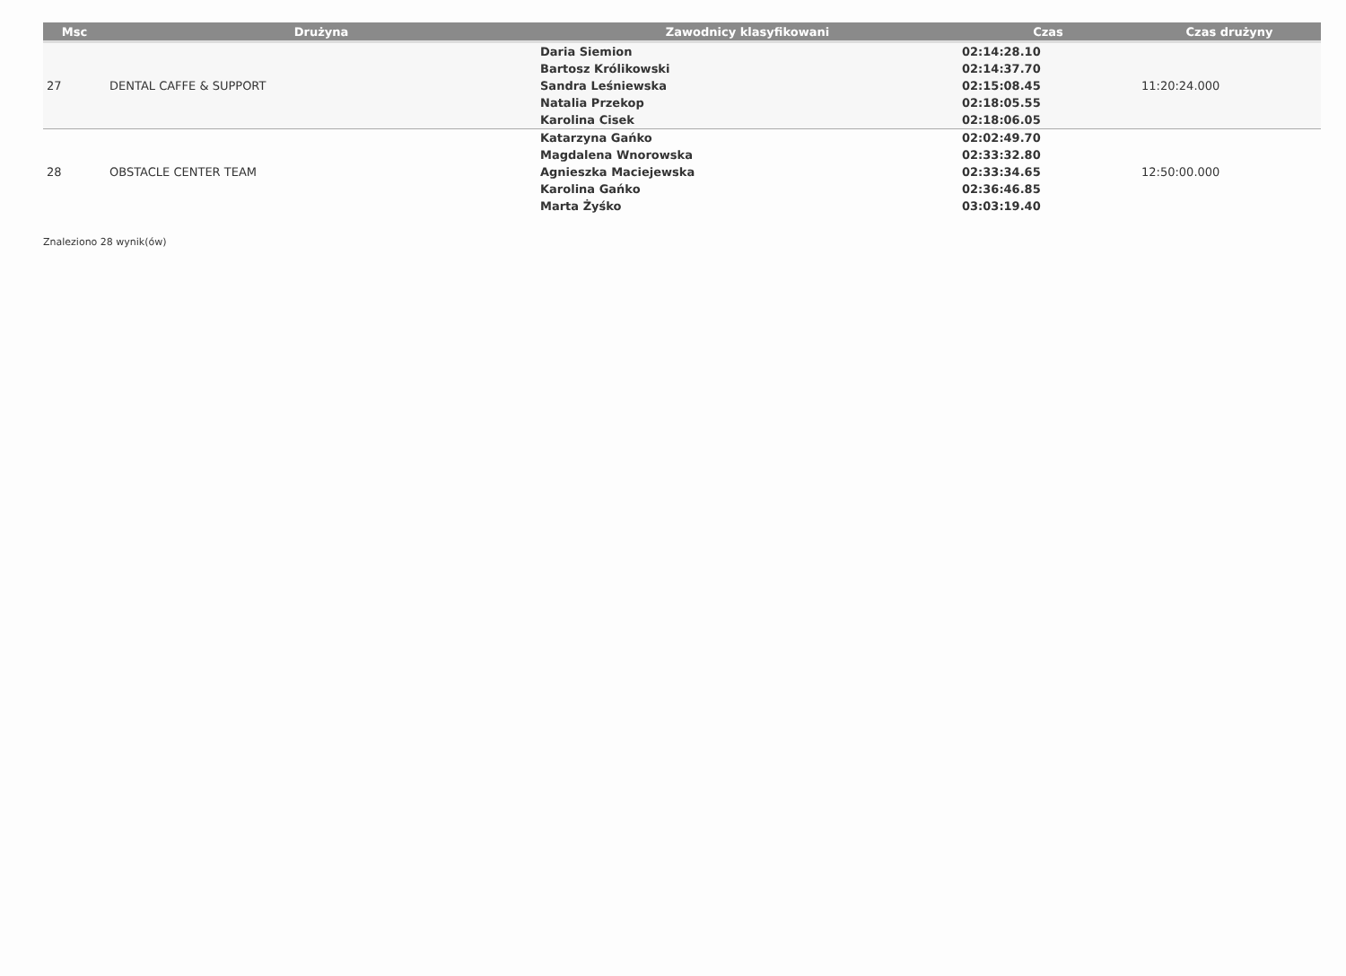| Msc | Drużyna | Zawodnicy klasyfikowani | Czas | Czas drużyny |
| --- | --- | --- | --- | --- |
| 27 | DENTAL CAFFE & SUPPORT | Daria Siemion Bartosz Królikowski Sandra Leśniewska Natalia Przekop Karolina Cisek | 02:14:28.10 02:14:37.70 02:15:08.45 02:18:05.55 02:18:06.05 | 11:20:24.000 |
| 28 | OBSTACLE CENTER TEAM | Katarzyna Gańko Magdalena Wnorowska Agnieszka Maciejewska Karolina Gańko Marta Żyśko | 02:02:49.70 02:33:32.80 02:33:34.65 02:36:46.85 03:03:19.40 | 12:50:00.000 |
Znaleziono 28 wynik(ów)